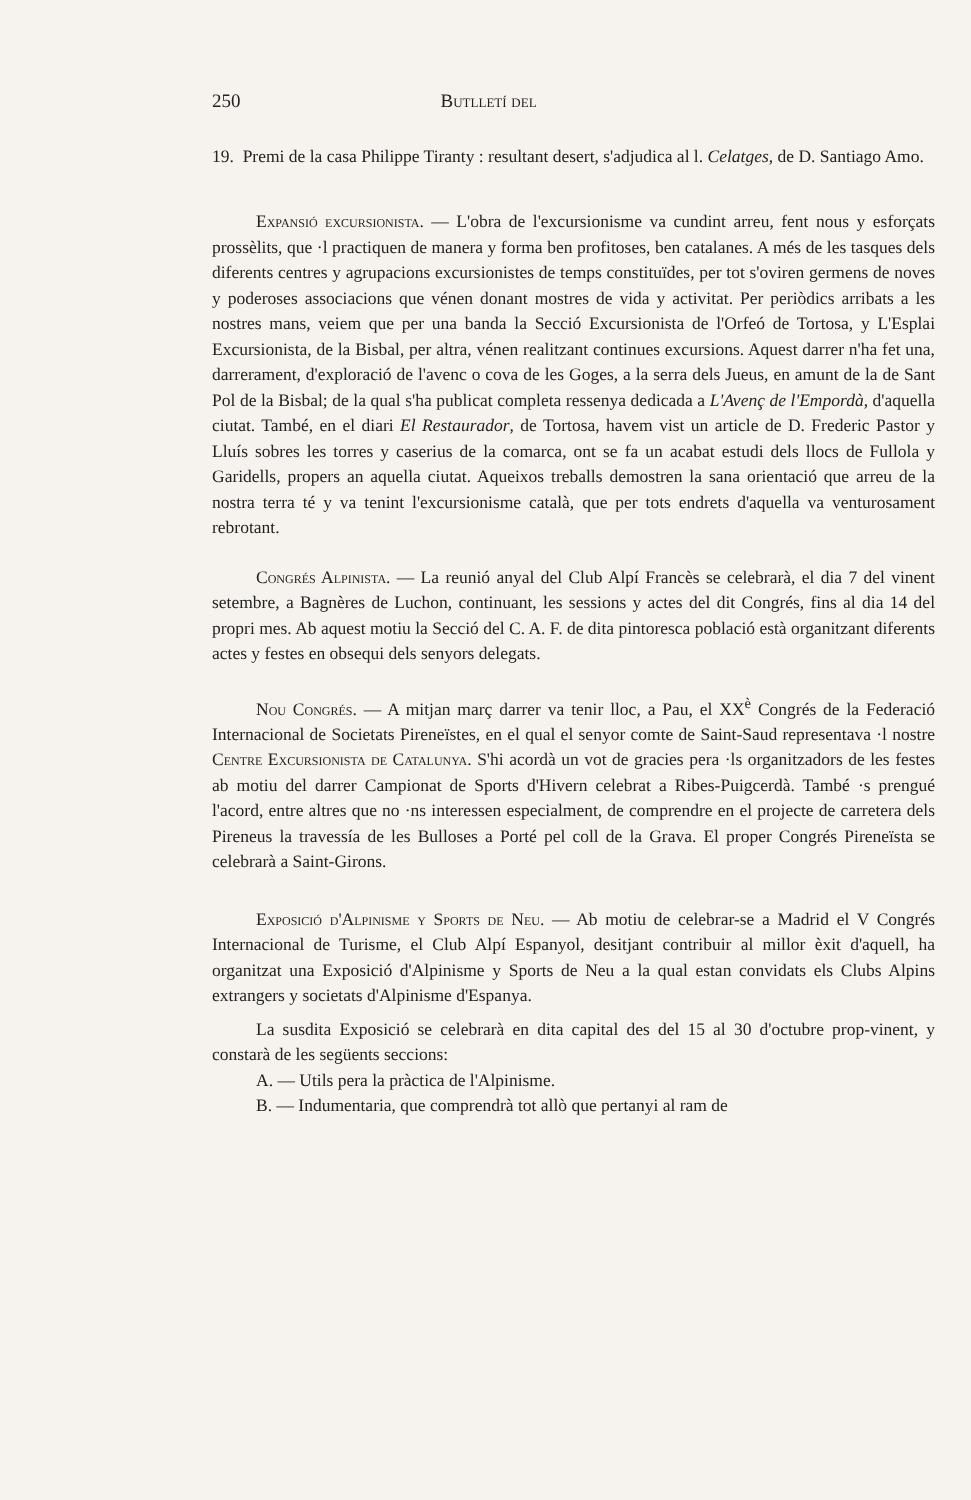250 Butlletí del
19. Premi de la casa Philippe Tiranty : resultant desert, s'adjudica al l. Celatges, de D. Santiago Amo.
Expansió excursionista. — L'obra de l'excursionisme va cundint arreu, fent nous y esforçats prossèlits, que ·l practiquen de manera y forma ben profitoses, ben catalanes. A més de les tasques dels diferents centres y agrupacions excursionistes de temps constituïdes, per tot s'oviren germens de noves y poderoses associacions que vénen donant mostres de vida y activitat. Per periòdics arribats a les nostres mans, veiem que per una banda la Secció Excursionista de l'Orfeó de Tortosa, y L'Esplai Excursionista, de la Bisbal, per altra, vénen realitzant continues excursions. Aquest darrer n'ha fet una, darrerament, d'exploració de l'avenc o cova de les Goges, a la serra dels Jueus, en amunt de la de Sant Pol de la Bisbal; de la qual s'ha publicat completa ressenya dedicada a L'Avenç de l'Empordà, d'aquella ciutat. També, en el diari El Restaurador, de Tortosa, havem vist un article de D. Frederic Pastor y Lluís sobres les torres y caserius de la comarca, ont se fa un acabat estudi dels llocs de Fullola y Garidells, propers an aquella ciutat. Aqueixos treballs demostren la sana orientació que arreu de la nostra terra té y va tenint l'excursionisme català, que per tots endrets d'aquella va venturosament rebrotant.
Congrés Alpinista. — La reunió anyal del Club Alpí Francès se celebrarà, el dia 7 del vinent setembre, a Bagnères de Luchon, continuant, les sessions y actes del dit Congrés, fins al dia 14 del propri mes. Ab aquest motiu la Secció del C. A. F. de dita pintoresca població està organitzant diferents actes y festes en obsequi dels senyors delegats.
Nou Congrés. — A mitjan març darrer va tenir lloc, a Pau, el XX<sup>è</sup> Congrés de la Federació Internacional de Societats Pireneïstes, en el qual el senyor comte de Saint-Saud representava ·l nostre Centre Excursionista de Catalunya. S'hi acordà un vot de gracies pera ·ls organitzadors de les festes ab motiu del darrer Campionat de Sports d'Hivern celebrat a Ribes-Puigcerdà. També ·s prengué l'acord, entre altres que no ·ns interessen especialment, de comprendre en el projecte de carretera dels Pireneus la travessía de les Bulloses a Porté pel coll de la Grava. El proper Congrés Pireneïsta se celebrarà a Saint-Girons.
Exposició d'Alpinisme y Sports de Neu. — Ab motiu de celebrar-se a Madrid el V Congrés Internacional de Turisme, el Club Alpí Espanyol, desitjant contribuir al millor èxit d'aquell, ha organitzat una Exposició d'Alpinisme y Sports de Neu a la qual estan convidats els Clubs Alpins extrangers y societats d'Alpinisme d'Espanya.
La susdita Exposició se celebrarà en dita capital des del 15 al 30 d'octubre prop-vinent, y constarà de les següents seccions:
A. — Utils pera la pràctica de l'Alpinisme.
B. — Indumentaria, que comprendrà tot allò que pertanyi al ram de